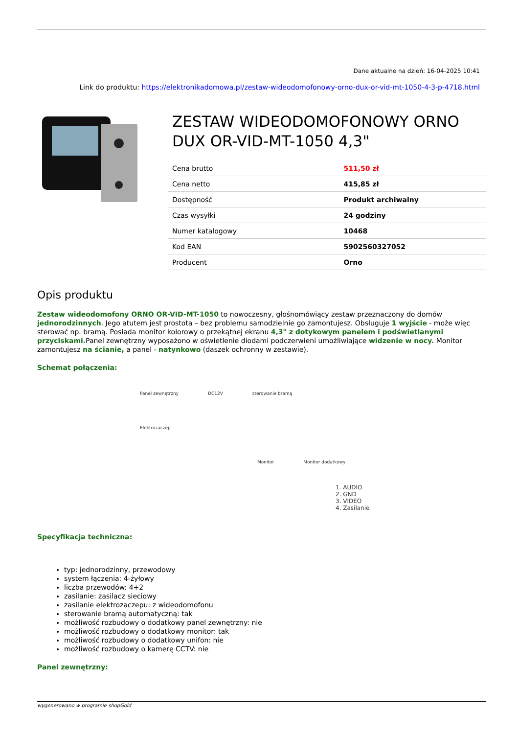Dane aktualne na dzień: 16-04-2025 10:41
Link do produktu: https://elektronikadomowa.pl/zestaw-wideodomofonowy-orno-dux-or-vid-mt-1050-4-3-p-4718.html
ZESTAW WIDEODOMOFONOWY ORNO DUX OR-VID-MT-1050 4,3"
| Cena brutto | 511,50 zł |
| Cena netto | 415,85 zł |
| Dostępność | Produkt archiwalny |
| Czas wysyłki | 24 godziny |
| Numer katalogowy | 10468 |
| Kod EAN | 5902560327052 |
| Producent | Orno |
Opis produktu
Zestaw wideodomofony ORNO OR-VID-MT-1050 to nowoczesny, głośnomówiący zestaw przeznaczony do domów jednorodzinnych. Jego atutem jest prostota – bez problemu samodzielnie go zamontujesz. Obsługuje 1 wyjście - może więc sterować np. bramą. Posiada monitor kolorowy o przekątnej ekranu 4,3" z dotykowym panelem i podświetlanymi przyciskami. Panel zewnętrzny wyposażono w oświetlenie diodami podczerwieni umożliwiające widzenie w nocy. Monitor zamontujesz na ścianie, a panel - natynkowo (daszek ochronny w zestawie).
Schemat połączenia:
Panel zewnętrzny DC12V sterowanie bramą
Elektrozaczep
Monitor Monitor dodatkowy
1. AUDIO
2. GND
3. VIDEO
4. Zasilanie
Specyfikacja techniczna:
typ: jednorodzinny, przewodowy
system łączenia: 4-żyłowy
liczba przewodów: 4+2
zasilanie: zasilacz sieciowy
zasilanie elektrozaczepu: z wideodomofonu
sterowanie bramą automatyczną: tak
możliwość rozbudowy o dodatkowy panel zewnętrzny: nie
możliwość rozbudowy o dodatkowy monitor: tak
możliwość rozbudowy o dodatkowy unifon: nie
możliwość rozbudowy o kamerę CCTV: nie
Panel zewnętrzny:
wygenerowano w programie shopGold